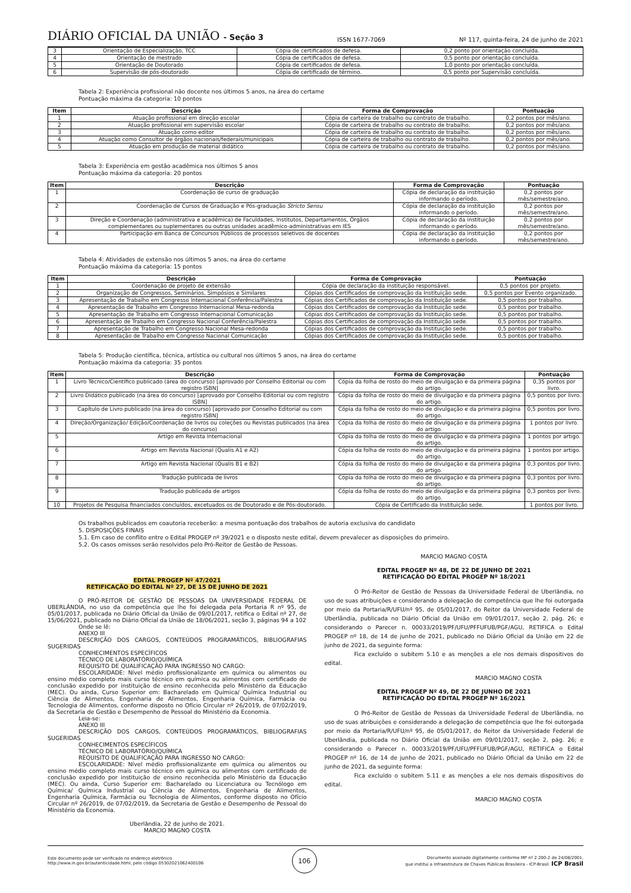DIÁRIO OFICIAL DA UNIÃO - Seção 3
ISSN 1677-7069 Nº 117, quinta-feira, 24 de junho de 2021
| 3 | Orientação de Especialização, TCC | Cópia de certificados de defesa. | 0,2 ponto por orientação concluída. |
| 4 | Orientação de mestrado | Cópia de certificados de defesa. | 0,5 ponto por orientação concluída. |
| 5 | Orientação de Doutorado | Cópia de certificados de defesa. | 1,0 ponto por orientação concluída. |
| 6 | Supervisão de pós-doutorado | Cópia de certificado de término. | 0,5 ponto por Supervisão concluída. |
Tabela 2: Experiência profissional não docente nos últimos 5 anos, na área do certame
Pontuação máxima da categoria: 10 pontos
| Item | Descrição | Forma de Comprovação | Pontuação |
| --- | --- | --- | --- |
| 1 | Atuação profissional em direção escolar | Cópia de carteira de trabalho ou contrato de trabalho. | 0,2 pontos por mês/ano. |
| 2 | Atuação profissional em supervisão escolar | Cópia de carteira de trabalho ou contrato de trabalho. | 0,2 pontos por mês/ano. |
| 3 | Atuação como editor | Cópia de carteira de trabalho ou contrato de trabalho. | 0,2 pontos por mês/ano. |
| 4 | Atuação como Consultor de órgãos nacionais/federais/municipais | Cópia de carteira de trabalho ou contrato de trabalho. | 0,2 pontos por mês/ano. |
| 5 | Atuação em produção de material didático | Cópia de carteira de trabalho ou contrato de trabalho. | 0,2 pontos por mês/ano. |
Tabela 3: Experiência em gestão acadêmica nos últimos 5 anos
Pontuação máxima da categoria: 20 pontos
| Item | Descrição | Forma de Comprovação | Pontuação |
| --- | --- | --- | --- |
| 1 | Coordenação de curso de graduação | Cópia de declaração da instituição informando o período. | 0,2 pontos por mês/semestre/ano. |
| 2 | Coordenação de Cursos de Graduação e Pós-graduação Stricto Sensu | Cópia de declaração da instituição informando o período. | 0,2 pontos por mês/semestre/ano. |
| 3 | Direção e Coordenação (administrativa e acadêmica) de Faculdades, Institutos, Departamentos, Órgãos complementares ou suplementares ou outras unidades acadêmico-administrativas em IES | Cópia de declaração da instituição informando o período. | 0,2 pontos por mês/semestre/ano. |
| 4 | Participação em Banca de Concursos Públicos de processos seletivos de docentes | Cópia de declaração da instituição informando o período. | 0,2 pontos por mês/semestre/ano. |
Tabela 4: Atividades de extensão nos últimos 5 anos, na área do certame
Pontuação máxima da categoria: 15 pontos
| Item | Descrição | Forma de Comprovação | Pontuação |
| --- | --- | --- | --- |
| 1 | Coordenação de projeto de extensão | Cópia de declaração da instituição responsável. | 0,5 pontos por projeto. |
| 2 | Organização de Congressos, Seminários, Simpósios e Similares | Cópias dos Certificados de comprovação da Instituição sede. | 0,5 pontos por Evento organizado. |
| 3 | Apresentação de Trabalho em Congresso Internacional Conferência/Palestra | Cópias dos Certificados de comprovação da Instituição sede. | 0,5 pontos por trabalho. |
| 4 | Apresentação de Trabalho em Congresso Internacional Mesa-redonda | Cópias dos Certificados de comprovação da Instituição sede. | 0,5 pontos por trabalho. |
| 5 | Apresentação de Trabalho em Congresso Internacional Comunicação | Cópias dos Certificados de comprovação da Instituição sede. | 0,5 pontos por trabalho. |
| 6 | Apresentação de Trabalho em Congresso Nacional Conferência/Palestra | Cópias dos Certificados de comprovação da Instituição sede. | 0,5 pontos por trabalho. |
| 7 | Apresentação de Trabalho em Congresso Nacional Mesa-redonda | Cópias dos Certificados de comprovação da Instituição sede. | 0,5 pontos por trabalho. |
| 8 | Apresentação de Trabalho em Congresso Nacional Comunicação | Cópias dos Certificados de comprovação da Instituição sede. | 0,5 pontos por trabalho. |
Tabela 5: Produção científica, técnica, artística ou cultural nos últimos 5 anos, na área do certame
Pontuação máxima da categoria: 35 pontos
| Item | Descrição | Forma de Comprovação | Pontuação |
| --- | --- | --- | --- |
| 1 | Livro Técnico/Científico publicado (área do concurso) [aprovado por Conselho Editorial ou com registro ISBN] | Cópia da folha de rosto do meio de divulgação e da primeira página do artigo. | 0,35 pontos por livro. |
| 2 | Livro Didático publicado (na área do concurso) [aprovado por Conselho Editorial ou com registro ISBN] | Cópia da folha de rosto do meio de divulgação e da primeira página do artigo. | 0,5 pontos por livro. |
| 3 | Capítulo de Livro publicado (na área do concurso) [aprovado por Conselho Editorial ou com registro ISBN] | Cópia da folha de rosto do meio de divulgação e da primeira página do artigo. | 0,5 pontos por livro. |
| 4 | Direção/Organização/ Edição/Coordenação de livros ou coleções ou Revistas publicados (na área do concurso) | Cópia da folha de rosto do meio de divulgação e da primeira página do artigo. | 1 pontos por livro. |
| 5 | Artigo em Revista Internacional | Cópia da folha de rosto do meio de divulgação e da primeira página do artigo. | 1 pontos por artigo. |
| 6 | Artigo em Revista Nacional (Qualis A1 e A2) | Cópia da folha de rosto do meio de divulgação e da primeira página do artigo. | 1 pontos por artigo. |
| 7 | Artigo em Revista Nacional (Qualis B1 e B2) | Cópia da folha de rosto do meio de divulgação e da primeira página do artigo. | 0,3 pontos por livro. |
| 8 | Tradução publicada de livros | Cópia da folha de rosto do meio de divulgação e da primeira página do artigo. | 0,3 pontos por livro. |
| 9 | Tradução publicada de artigos | Cópia da folha de rosto do meio de divulgação e da primeira página do artigo. | 0,3 pontos por livro. |
| 10 | Projetos de Pesquisa financiados concluídos, excetuados os de Doutorado e de Pós-doutorado. | Cópia de Certificado da Instituição sede. | 1 pontos por livro. |
Os trabalhos publicados em coautoria receberão: a mesma pontuação dos trabalhos de autoria exclusiva do candidato
5. DISPOSIÇÕES FINAIS
5.1. Em caso de conflito entre o Edital PROGEP nº 39/2021 e o disposto neste edital, devem prevalecer as disposições do primeiro.
5.2. Os casos omissos serão resolvidos pelo Pró-Reitor de Gestão de Pessoas.
EDITAL PROGEP Nº 47/2021
RETIFICAÇÃO DO EDITAL Nº 27, DE 15 DE JUNHO DE 2021
O PRÓ-REITOR DE GESTÃO DE PESSOAS DA UNIVERSIDADE FEDERAL DE UBERLÂNDIA, no uso da competência que lhe foi delegada pela Portaria R nº 95, de 05/01/2017, publicada no Diário Oficial da União de 09/01/2017, retifica o Edital nº 27, de 15/06/2021, publicado no Diário Oficial da União de 18/06/2021, seção 3, páginas 94 a 102
Onde se lê:
ANEXO III
DESCRIÇÃO DOS CARGOS, CONTEÚDOS PROGRAMÁTICOS, BIBLIOGRAFIAS SUGERIDAS
CONHECIMENTOS ESPECÍFICOS
TÉCNICO DE LABORATÓRIO/QUÍMICA
REQUISITO DE QUALIFICAÇÃO PARA INGRESSO NO CARGO:
ESCOLARIDADE: Nível médio profissionalizante em química ou alimentos ou ensino médio completo mais curso técnico em química ou alimentos com certificado de conclusão expedido por instituição de ensino reconhecida pelo Ministério da Educação (MEC). Ou ainda, Curso Superior em: Bacharelado em Química/ Química Industrial ou Ciência de Alimentos, Engenharia de Alimentos, Engenharia Química, Farmácia ou Tecnologia de Alimentos, conforme disposto no Ofício Circular nº 26/2019, de 07/02/2019, da Secretaria de Gestão e Desempenho de Pessoal do Ministério da Economia.
Leia-se:
ANEXO III
DESCRIÇÃO DOS CARGOS, CONTEÚDOS PROGRAMÁTICOS, BIBLIOGRAFIAS SUGERIDAS
CONHECIMENTOS ESPECÍFICOS
TÉCNICO DE LABORATÓRIO/QUÍMICA
REQUISITO DE QUALIFICAÇÃO PARA INGRESSO NO CARGO:
ESCOLARIDADE: Nível médio profissionalizante em química ou alimentos ou ensino médio completo mais curso técnico em química ou alimentos com certificado de conclusão expedido por instituição de ensino reconhecida pelo Ministério da Educação (MEC). Ou ainda, Curso Superior em: Bacharelado ou Licenciatura ou Tecnólogo em Química/ Química Industrial ou Ciência de Alimentos, Engenharia de Alimentos, Engenharia Química, Farmácia ou Tecnologia de Alimentos, conforme disposto no Ofício Circular nº 26/2019, de 07/02/2019, da Secretaria de Gestão e Desempenho de Pessoal do Ministério da Economia.
Uberlândia, 22 de junho de 2021.
MARCIO MAGNO COSTA
MARCIO MAGNO COSTA
EDITAL PROGEP Nº 48, DE 22 DE JUNHO DE 2021
RETIFICAÇÃO DO EDITAL PROGEP Nº 18/2021
O Pró-Reitor de Gestão de Pessoas da Universidade Federal de Uberlândia, no uso de suas atribuições e considerando a delegação de competência que lhe foi outorgada por meio da Portaria/R/UFU/nº 95, de 05/01/2017, do Reitor da Universidade Federal de Uberlândia, publicada no Diário Oficial da União em 09/01/2017, seção 2, pág. 26; e considerando o Parecer n. 00033/2019/PF/UFU/PFFUFUB/PGF/AGU, RETIFICA o Edital PROGEP nº 18, de 14 de junho de 2021, publicado no Diário Oficial da União em 22 de junho de 2021, da seguinte forma:
Fica excluído o subitem 5.10 e as menções a ele nos demais dispositivos do edital.
MARCIO MAGNO COSTA
EDITAL PROGEP Nº 49, DE 22 DE JUNHO DE 2021
RETIFICAÇÃO DO EDITAL PROGEP Nº 16/2021
O Pró-Reitor de Gestão de Pessoas da Universidade Federal de Uberlândia, no uso de suas atribuições e considerando a delegação de competência que lhe foi outorgada por meio da Portaria/R/UFU/nº 95, de 05/01/2017, do Reitor da Universidade Federal de Uberlândia, publicada no Diário Oficial da União em 09/01/2017, seção 2, pág. 26; e considerando o Parecer n. 00033/2019/PF/UFU/PFFUFUB/PGF/AGU, RETIFICA o Edital PROGEP nº 16, de 14 de junho de 2021, publicado no Diário Oficial da União em 22 de junho de 2021, da seguinte forma:
Fica excluído o subitem 5.11 e as menções a ele nos demais dispositivos do edital.
MARCIO MAGNO COSTA
Este documento pode ser verificado no endereço eletrônico
http://www.in.gov.br/autenticidade.html, pelo código 05302021062400106
106
Documento assinado digitalmente conforme MP nº 2.200-2 de 24/08/2001,
que institui a Infraestrutura de Chaves Públicas Brasileira - ICP-Brasil. ICP Brasil